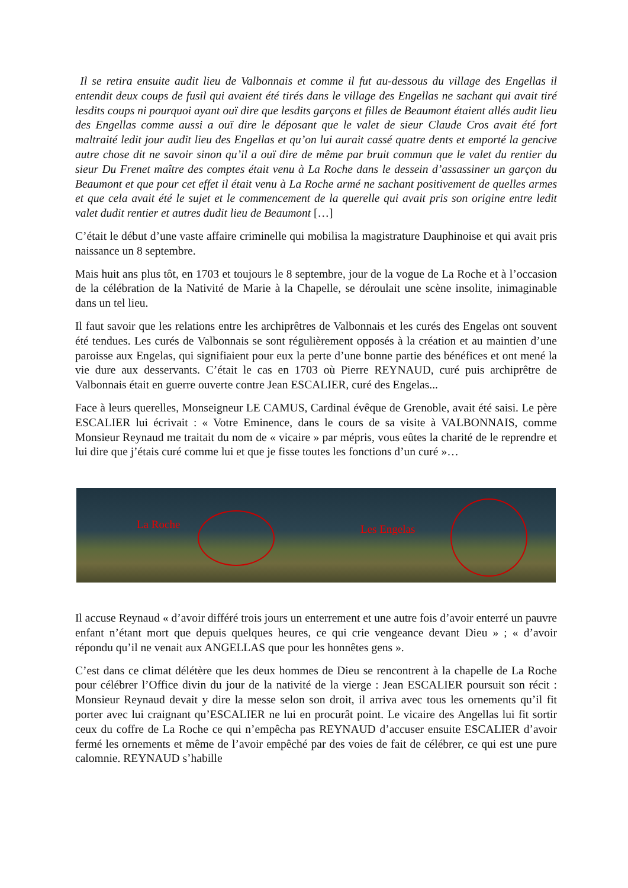Il se retira ensuite audit lieu de Valbonnais et comme il fut au-dessous du village des Engellas il entendit deux coups de fusil qui avaient été tirés dans le village des Engellas ne sachant qui avait tiré lesdits coups ni pourquoi ayant ouï dire que lesdits garçons et filles de Beaumont étaient allés audit lieu des Engellas comme aussi a ouï dire le déposant que le valet de sieur Claude Cros avait été fort maltraité ledit jour audit lieu des Engellas et qu’on lui aurait cassé quatre dents et emporté la gencive autre chose dit ne savoir sinon qu’il a ouï dire de même par bruit commun que le valet du rentier du sieur Du Frenet maître des comptes était venu à La Roche dans le dessein d’assassiner un garçon du Beaumont et que pour cet effet il était venu à La Roche armé ne sachant positivement de quelles armes et que cela avait été le sujet et le commencement de la querelle qui avait pris son origine entre ledit valet dudit rentier et autres dudit lieu de Beaumont […]
C’était le début d’une vaste affaire criminelle qui mobilisa la magistrature Dauphinoise et qui avait pris naissance un 8 septembre.
Mais huit ans plus tôt, en 1703 et toujours le 8 septembre, jour de la vogue de La Roche et à l’occasion de la célébration de la Nativité de Marie à la Chapelle, se déroulait une scène insolite, inimaginable dans un tel lieu.
Il faut savoir que les relations entre les archiprêtres de Valbonnais et les curés des Engelas ont souvent été tendues. Les curés de Valbonnais se sont régulièrement opposés à la création et au maintien d’une paroisse aux Engelas, qui signifiaient pour eux la perte d’une bonne partie des bénéfices et ont mené la vie dure aux desservants. C’était le cas en 1703 où Pierre REYNAUD, curé puis archiprêtre de Valbonnais était en guerre ouverte contre Jean ESCALIER, curé des Engelas...
Face à leurs querelles, Monseigneur LE CAMUS, Cardinal évêque de Grenoble, avait été saisi. Le père ESCALIER lui écrivait : « Votre Eminence, dans le cours de sa visite à VALBONNAIS, comme Monsieur Reynaud me traitait du nom de « vicaire » par mépris, vous eûtes la charité de le reprendre et lui dire que j’étais curé comme lui et que je fisse toutes les fonctions d’un curé »…
La Roche Les Engelas
Il accuse Reynaud « d’avoir différé trois jours un enterrement et une autre fois d’avoir enterré un pauvre enfant n’étant mort que depuis quelques heures, ce qui crie vengeance devant Dieu » ; « d’avoir répondu qu’il ne venait aux ANGELLAS que pour les honnêtes gens ».
C’est dans ce climat délétère que les deux hommes de Dieu se rencontrent à la chapelle de La Roche pour célébrer l’Office divin du jour de la nativité de la vierge : Jean ESCALIER poursuit son récit : Monsieur Reynaud devait y dire la messe selon son droit, il arriva avec tous les ornements qu’il fit porter avec lui craignant qu’ESCALIER ne lui en procurât point. Le vicaire des Angellas lui fit sortir ceux du coffre de La Roche ce qui n’empêcha pas REYNAUD d’accuser ensuite ESCALIER d’avoir fermé les ornements et même de l’avoir empêché par des voies de fait de célébrer, ce qui est une pure calomnie. REYNAUD s’habille